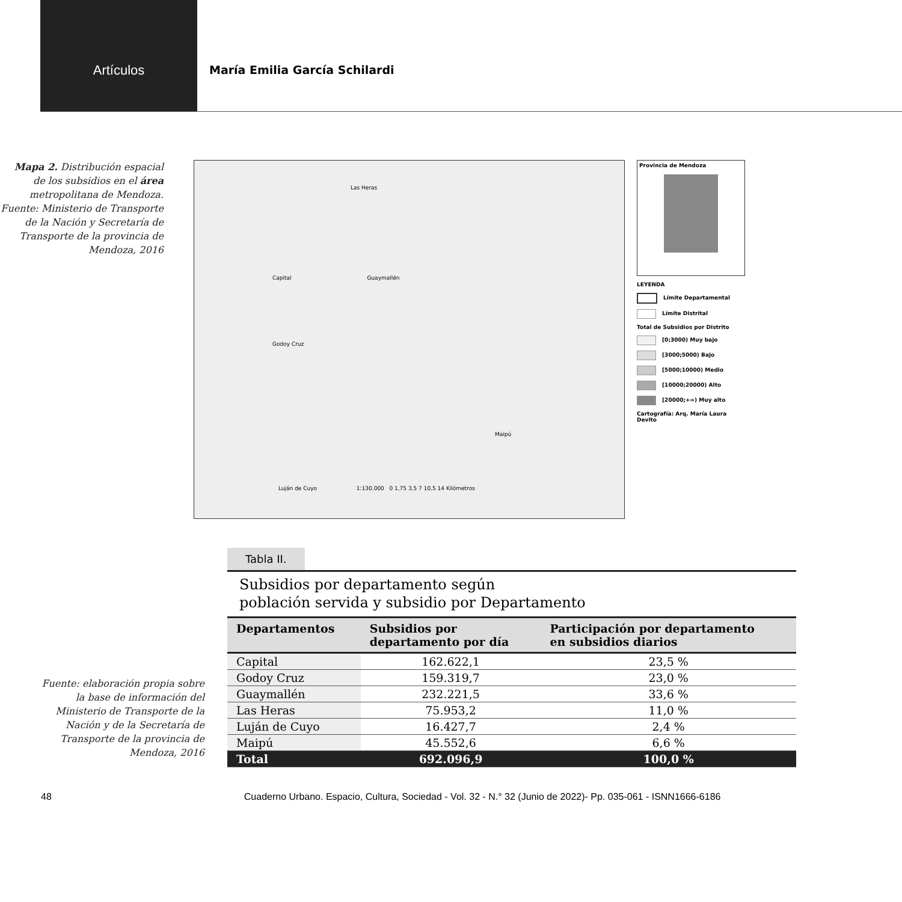Artículos
María Emilia García Schilardi
Mapa 2. Distribución espacial de los subsidios en el área metropolitana de Mendoza. Fuente: Ministerio de Transporte de la Nación y Secretaría de Transporte de la provincia de Mendoza, 2016
Las Heras
Capital Guaymallén
Godoy Cruz
Maipú
Luján de Cuyo 1:130.000 0 1,75 3,5 7 10,5 14 Kilómetros
Provincia de Mendoza
LEYENDA
Límite Departamental
Límite Distrital
Total de Subsidios por Distrito
[0;3000) Muy bajo
[3000;5000) Bajo
[5000;10000) Medio
[10000;20000) Alto
[20000;+∞) Muy alto
Cartografía: Arq. María Laura Devito
Tabla II.
Subsidios por departamento según
población servida y subsidio por Departamento
Fuente: elaboración propia sobre la base de información del Ministerio de Transporte de la Nación y de la Secretaría de Transporte de la provincia de Mendoza, 2016
| Departamentos | Subsidios por departamento por día | Participación por departamento en subsidios diarios |
| --- | --- | --- |
| Capital | 162.622,1 | 23,5 % |
| Godoy Cruz | 159.319,7 | 23,0 % |
| Guaymallén | 232.221,5 | 33,6 % |
| Las Heras | 75.953,2 | 11,0 % |
| Luján de Cuyo | 16.427,7 | 2,4 % |
| Maipú | 45.552,6 | 6,6 % |
| Total | 692.096,9 | 100,0 % |
48 Cuaderno Urbano. Espacio, Cultura, Sociedad - Vol. 32 - N.° 32 (Junio de 2022)- Pp. 035-061 - ISNN1666-6186